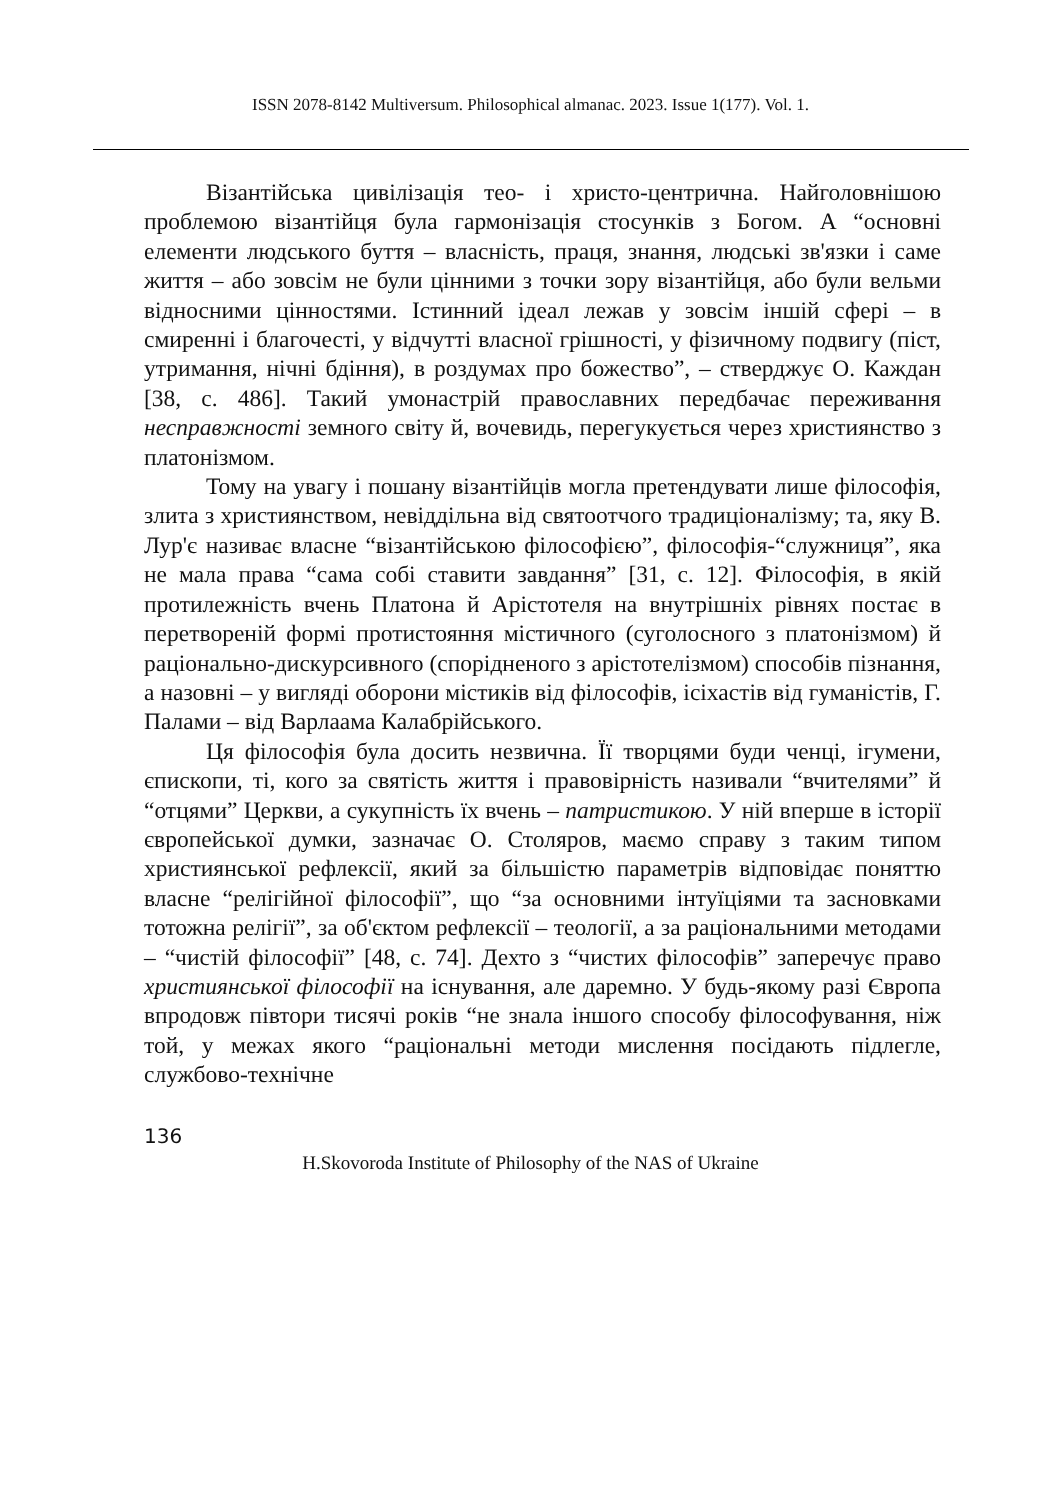ISSN 2078-8142 Multiversum. Philosophical almanac. 2023. Issue 1(177). Vol. 1.
Візантійська цивілізація тео- і христо-центрична. Найголовнішою проблемою візантійця була гармонізація стосунків з Богом. А “основні елементи людського буття – власність, праця, знання, людські зв'язки і саме життя – або зовсім не були цінними з точки зору візантійця, або були вельми відносними цінностями. Істинний ідеал лежав у зовсім іншій сфері – в смиренні і благочесті, у відчутті власної грішності, у фізичному подвигу (піст, утримання, нічні бдіння), в роздумах про божество”, – стверджує О. Каждан [38, с. 486]. Такий умонастрій православних передбачає переживання несправжності земного світу й, вочевидь, перегукується через християнство з платонізмом.
Тому на увагу і пошану візантійців могла претендувати лише філософія, злита з християнством, невіддільна від святоотчого традиціоналізму; та, яку В. Лур'є називає власне “візантійською філософією”, філософія-“служниця”, яка не мала права “сама собі ставити завдання” [31, с. 12]. Філософія, в якій протилежність вчень Платона й Арістотеля на внутрішніх рівнях постає в перетвореній формі протистояння містичного (суголосного з платонізмом) й раціонально-дискурсивного (спорідненого з арістотелізмом) способів пізнання, а назовні – у вигляді оборони містиків від філософів, ісіхастів від гуманістів, Г. Палами – від Варлаама Калабрійського.
Ця філософія була досить незвична. Її творцями буди ченці, ігумени, єпископи, ті, кого за святість життя і правовірність називали “вчителями” й “отцями” Церкви, а сукупність їх вчень – патристикою. У ній вперше в історії європейської думки, зазначає О. Столяров, маємо справу з таким типом християнської рефлексії, який за більшістю параметрів відповідає поняттю власне “релігійної філософії”, що “за основними інтуїціями та засновками тотожна релігії”, за об'єктом рефлексії – теології, а за раціональними методами – “чистій філософії” [48, с. 74]. Дехто з “чистих філософів” заперечує право християнської філософії на існування, але даремно. У будь-якому разі Європа впродовж півтори тисячі років “не знала іншого способу філософування, ніж той, у межах якого “раціональні методи мислення посідають підлегле, службово-технічне
136
H.Skovoroda Institute of Philosophy of the NAS of Ukraine